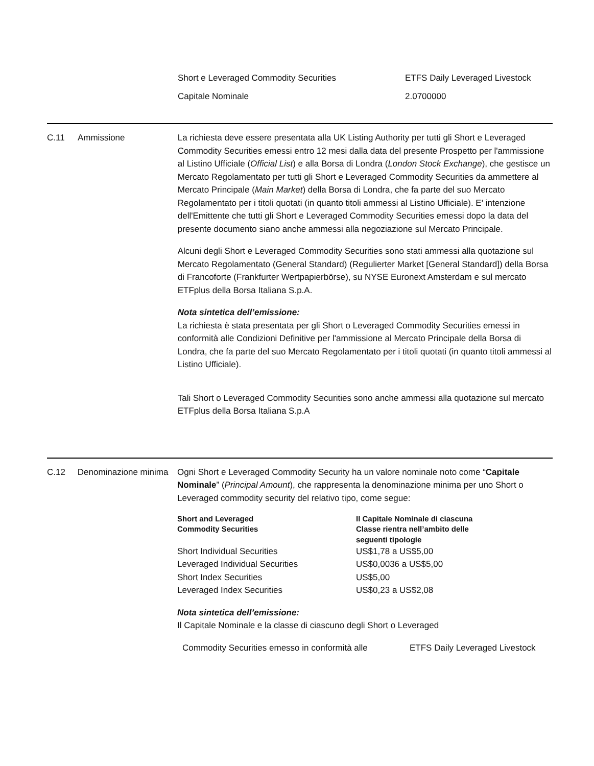| Short e Leveraged Commodity Securities | ETFS Daily Leveraged Livestock |
| Capitale Nominale | 2.0700000 |
C.11 Ammissione La richiesta deve essere presentata alla UK Listing Authority per tutti gli Short e Leveraged Commodity Securities emessi entro 12 mesi dalla data del presente Prospetto per l'ammissione al Listino Ufficiale (Official List) e alla Borsa di Londra (London Stock Exchange), che gestisce un Mercato Regolamentato per tutti gli Short e Leveraged Commodity Securities da ammettere al Mercato Principale (Main Market) della Borsa di Londra, che fa parte del suo Mercato Regolamentato per i titoli quotati (in quanto titoli ammessi al Listino Ufficiale). E' intenzione dell'Emittente che tutti gli Short e Leveraged Commodity Securities emessi dopo la data del presente documento siano anche ammessi alla negoziazione sul Mercato Principale.
Alcuni degli Short e Leveraged Commodity Securities sono stati ammessi alla quotazione sul Mercato Regolamentato (General Standard) (Regulierter Market [General Standard]) della Borsa di Francoforte (Frankfurter Wertpapierbörse), su NYSE Euronext Amsterdam e sul mercato ETFplus della Borsa Italiana S.p.A.
Nota sintetica dell’emissione:
La richiesta è stata presentata per gli Short o Leveraged Commodity Securities emessi in conformità alle Condizioni Definitive per l'ammissione al Mercato Principale della Borsa di Londra, che fa parte del suo Mercato Regolamentato per i titoli quotati (in quanto titoli ammessi al Listino Ufficiale).
Tali Short o Leveraged Commodity Securities sono anche ammessi alla quotazione sul mercato ETFplus della Borsa Italiana S.p.A
C.12 Denominazione minima
Ogni Short e Leveraged Commodity Security ha un valore nominale noto come “Capitale Nominale” (Principal Amount), che rappresenta la denominazione minima per uno Short o Leveraged commodity security del relativo tipo, come segue:
| Short and Leveraged Commodity Securities | Il Capitale Nominale di ciascuna Classe rientra nell’ambito delle seguenti tipologie |
| --- | --- |
| Short Individual Securities | US$1,78 a US$5,00 |
| Leveraged Individual Securities | US$0,0036 a US$5,00 |
| Short Index Securities | US$5,00 |
| Leveraged Index Securities | US$0,23 a US$2,08 |
Nota sintetica dell’emissione:
Il Capitale Nominale e la classe di ciascuno degli Short o Leveraged
| Commodity Securities emesso in conformità alle | ETFS Daily Leveraged Livestock |